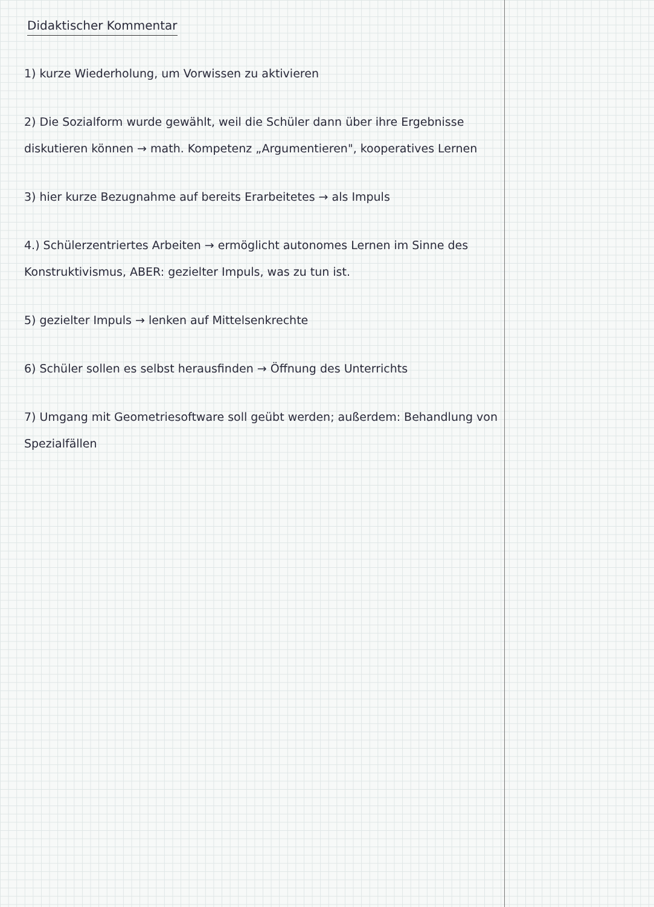Didaktischer Kommentar
1) kurze Wiederholung, um Vorwissen zu aktivieren
2) Die Sozialform wurde gewählt, weil die Schüler dann über ihre Ergebnisse diskutieren können → math. Kompetenz „Argumentieren", kooperatives Lernen
3) hier kurze Bezugnahme auf bereits Erarbeitetes → als Impuls
4.) Schülerzentriertes Arbeiten → ermöglicht autonomes Lernen im Sinne des Konstruktivismus, ABER: gezielter Impuls, was zu tun ist.
5) gezielter Impuls → lenken auf Mittelsenkrechte
6) Schüler sollen es selbst herausfinden → Öffnung des Unterrichts
7) Umgang mit Geometriesoftware soll geübt werden; außerdem: Behandlung von Spezialfällen